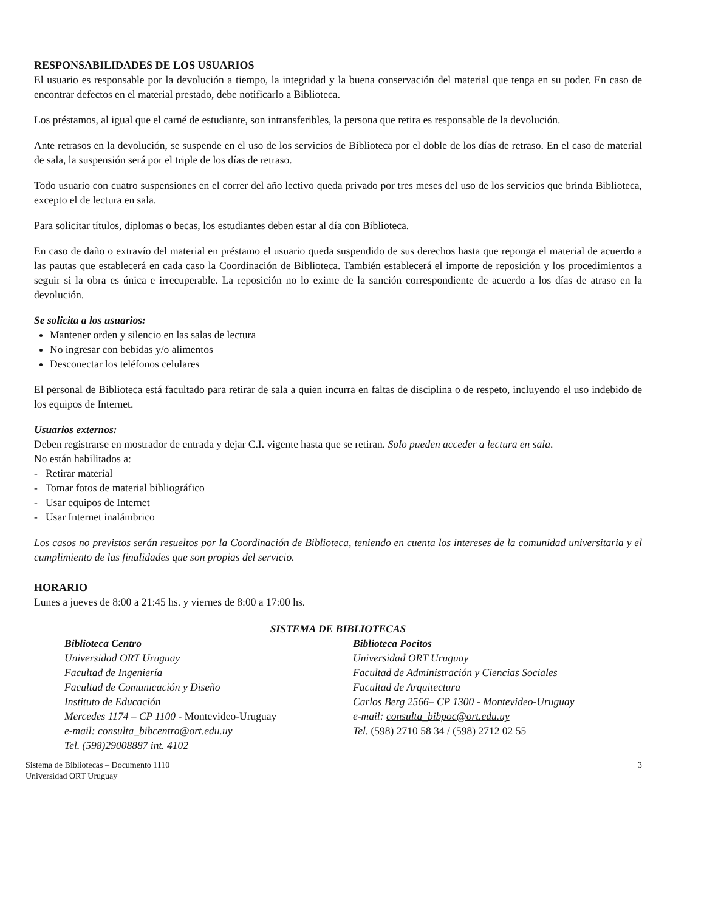RESPONSABILIDADES DE LOS USUARIOS
El usuario es responsable por la devolución a tiempo, la integridad y la buena conservación del material que tenga en su poder. En caso de encontrar defectos en el material prestado, debe notificarlo a Biblioteca.
Los préstamos, al igual que el carné de estudiante, son intransferibles, la persona que retira es responsable de la devolución.
Ante retrasos en la devolución, se suspende en el uso de los servicios de Biblioteca por el doble de los días de retraso. En el caso de material de sala, la suspensión será por el triple de los días de retraso.
Todo usuario con cuatro suspensiones en el correr del año lectivo queda privado por tres meses del uso de los servicios que brinda Biblioteca, excepto el de lectura en sala.
Para solicitar títulos, diplomas o becas, los estudiantes deben estar al día con Biblioteca.
En caso de daño o extravío del material en préstamo el usuario queda suspendido de sus derechos hasta que reponga el material de acuerdo a las pautas que establecerá en cada caso la Coordinación de Biblioteca. También establecerá el importe de reposición y los procedimientos a seguir si la obra es única e irrecuperable. La reposición no lo exime de la sanción correspondiente de acuerdo a los días de atraso en la devolución.
Se solicita a los usuarios:
Mantener orden y silencio en las salas de lectura
No ingresar con bebidas y/o alimentos
Desconectar los teléfonos celulares
El personal de Biblioteca está facultado para retirar de sala a quien incurra en faltas de disciplina o de respeto, incluyendo el uso indebido de los equipos de Internet.
Usuarios externos:
Deben registrarse en mostrador de entrada y dejar C.I. vigente hasta que se retiran. Solo pueden acceder a lectura en sala.
No están habilitados a:
- Retirar material
- Tomar fotos de material bibliográfico
- Usar equipos de Internet
- Usar Internet inalámbrico
Los casos no previstos serán resueltos por la Coordinación de Biblioteca, teniendo en cuenta los intereses de la comunidad universitaria y el cumplimiento de las finalidades que son propias del servicio.
HORARIO
Lunes a jueves de 8:00 a 21:45 hs. y viernes de 8:00 a 17:00 hs.
SISTEMA DE BIBLIOTECAS
Biblioteca Centro
Universidad ORT Uruguay
Facultad de Ingeniería
Facultad de Comunicación y Diseño
Instituto de Educación
Mercedes 1174 – CP 1100 - Montevideo-Uruguay
e-mail: consulta_bibcentro@ort.edu.uy
Tel. (598)29008887 int. 4102
Biblioteca Pocitos
Universidad ORT Uruguay
Facultad de Administración y Ciencias Sociales
Facultad de Arquitectura
Carlos Berg 2566– CP 1300 - Montevideo-Uruguay
e-mail: consulta_bibpoc@ort.edu.uy
Tel. (598) 2710 58 34 / (598) 2712 02 55
Sistema de Bibliotecas – Documento 1110
Universidad ORT Uruguay
3